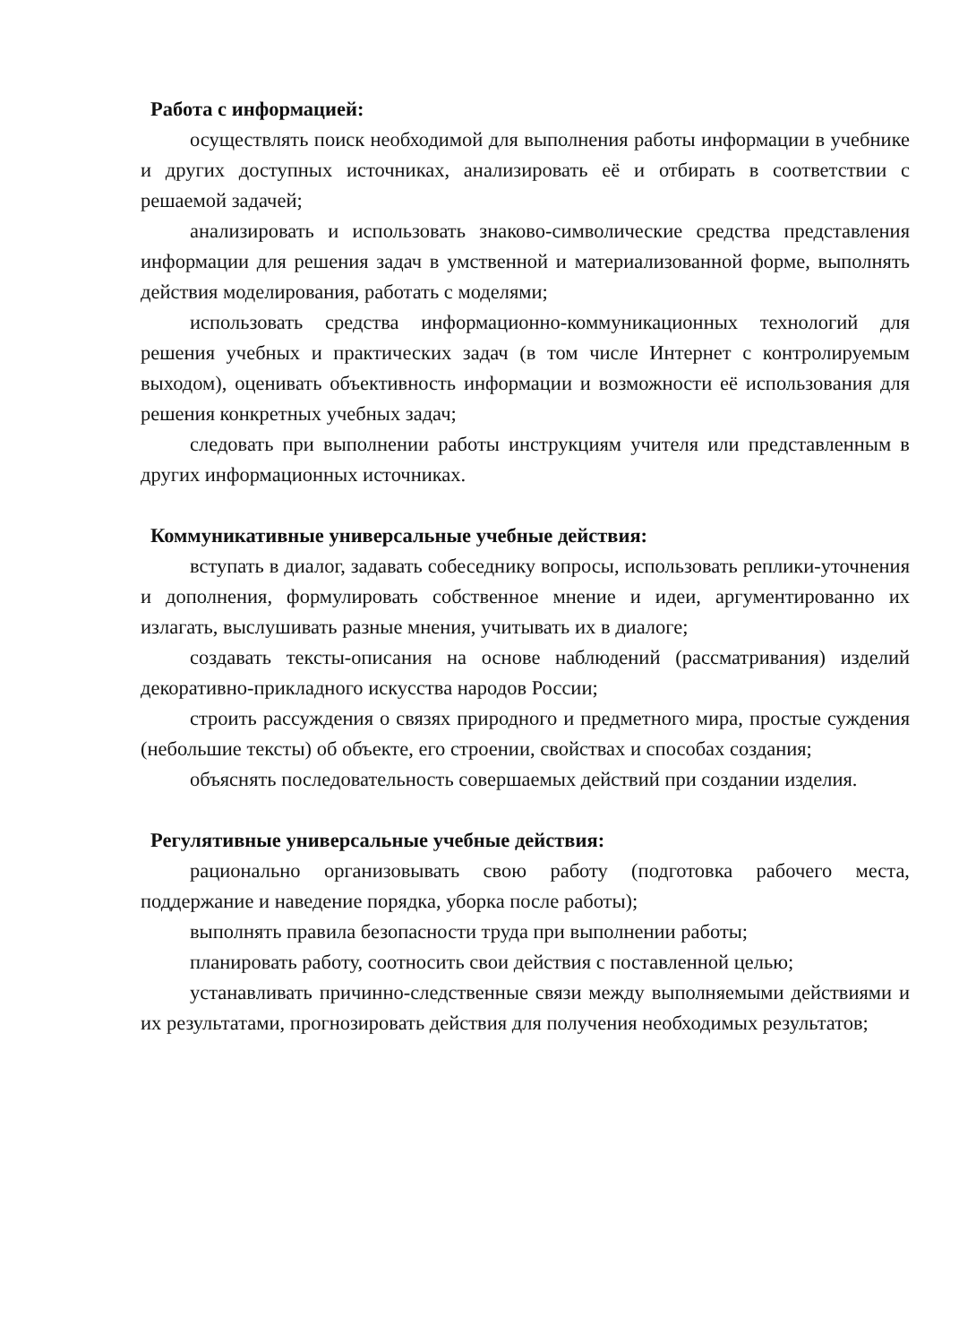Работа с информацией:
осуществлять поиск необходимой для выполнения работы информации в учебнике и других доступных источниках, анализировать её и отбирать в соответствии с решаемой задачей;
анализировать и использовать знаково-символические средства представления информации для решения задач в умственной и материализованной форме, выполнять действия моделирования, работать с моделями;
использовать средства информационно-коммуникационных технологий для решения учебных и практических задач (в том числе Интернет с контролируемым выходом), оценивать объективность информации и возможности её использования для решения конкретных учебных задач;
следовать при выполнении работы инструкциям учителя или представленным в других информационных источниках.
Коммуникативные универсальные учебные действия:
вступать в диалог, задавать собеседнику вопросы, использовать реплики-уточнения и дополнения, формулировать собственное мнение и идеи, аргументированно их излагать, выслушивать разные мнения, учитывать их в диалоге;
создавать тексты-описания на основе наблюдений (рассматривания) изделий декоративно-прикладного искусства народов России;
строить рассуждения о связях природного и предметного мира, простые суждения (небольшие тексты) об объекте, его строении, свойствах и способах создания;
объяснять последовательность совершаемых действий при создании изделия.
Регулятивные универсальные учебные действия:
рационально организовывать свою работу (подготовка рабочего места, поддержание и наведение порядка, уборка после работы);
выполнять правила безопасности труда при выполнении работы;
планировать работу, соотносить свои действия с поставленной целью;
устанавливать причинно-следственные связи между выполняемыми действиями и их результатами, прогнозировать действия для получения необходимых результатов;